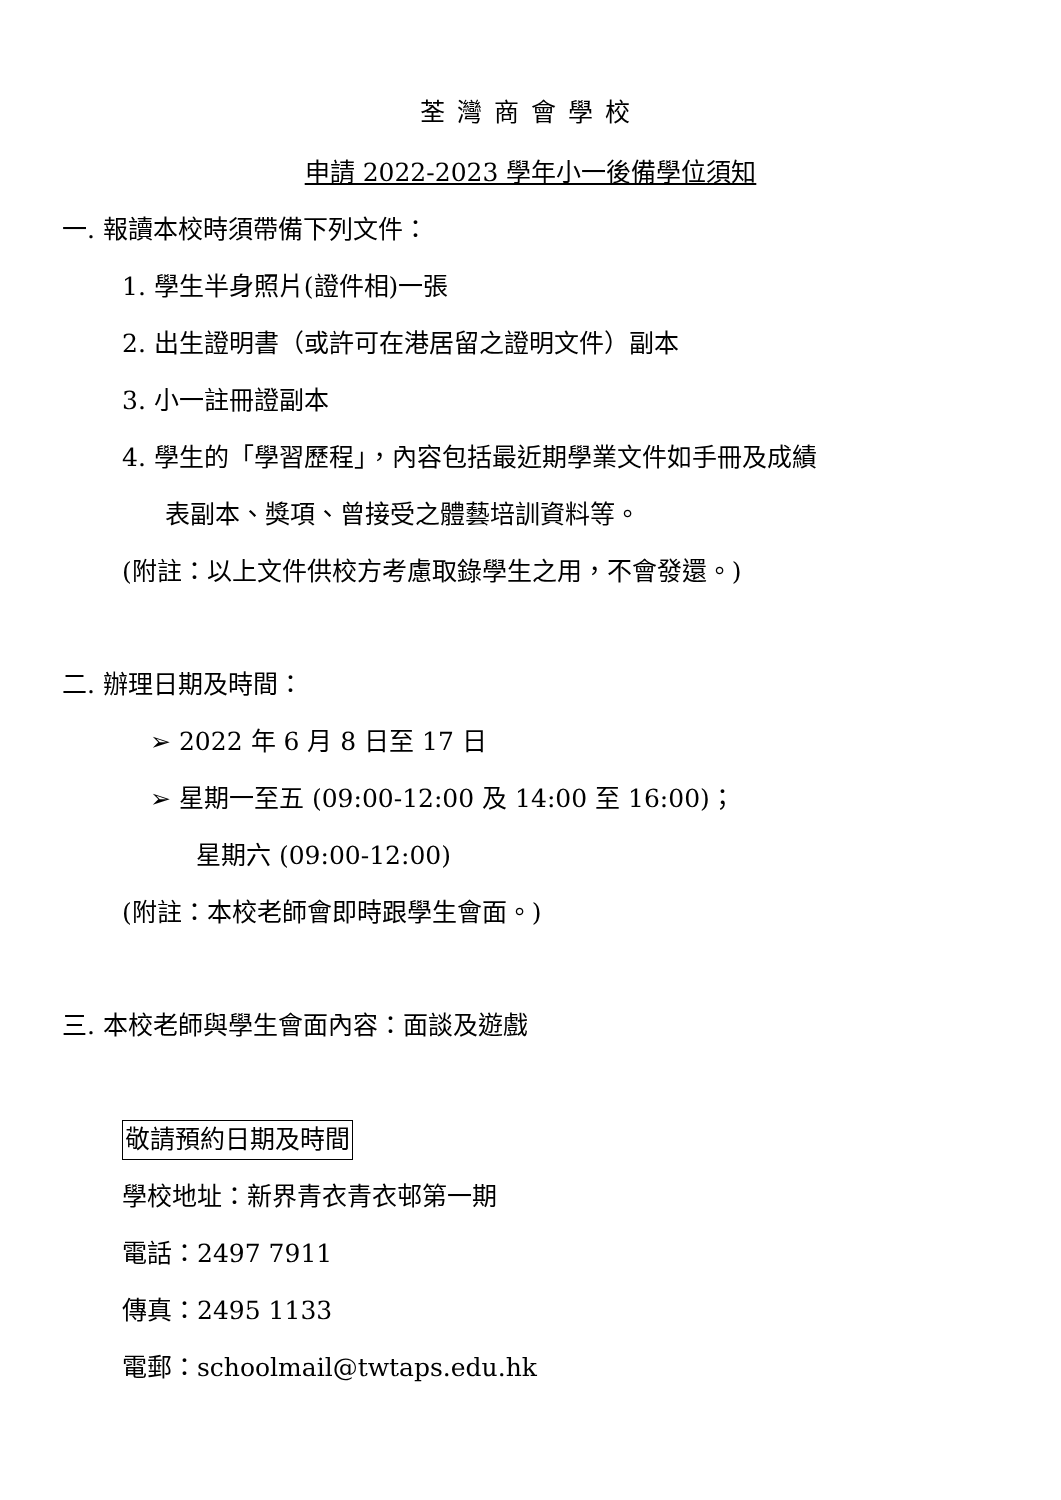荃灣商會學校
申請 2022-2023 學年小一後備學位須知
一. 報讀本校時須帶備下列文件：
1. 學生半身照片(證件相)一張
2. 出生證明書（或許可在港居留之證明文件）副本
3. 小一註冊證副本
4. 學生的「學習歷程」，內容包括最近期學業文件如手冊及成績
表副本、獎項、曾接受之體藝培訓資料等。
(附註：以上文件供校方考慮取錄學生之用，不會發還。)
二. 辦理日期及時間：
➢ 2022 年 6 月 8 日至 17 日
➢ 星期一至五 (09:00-12:00 及 14:00 至 16:00)；
星期六 (09:00-12:00)
(附註：本校老師會即時跟學生會面。)
三. 本校老師與學生會面內容：面談及遊戲
敬請預約日期及時間
學校地址：新界青衣青衣邨第一期
電話：2497 7911
傳真：2495 1133
電郵：schoolmail@twtaps.edu.hk